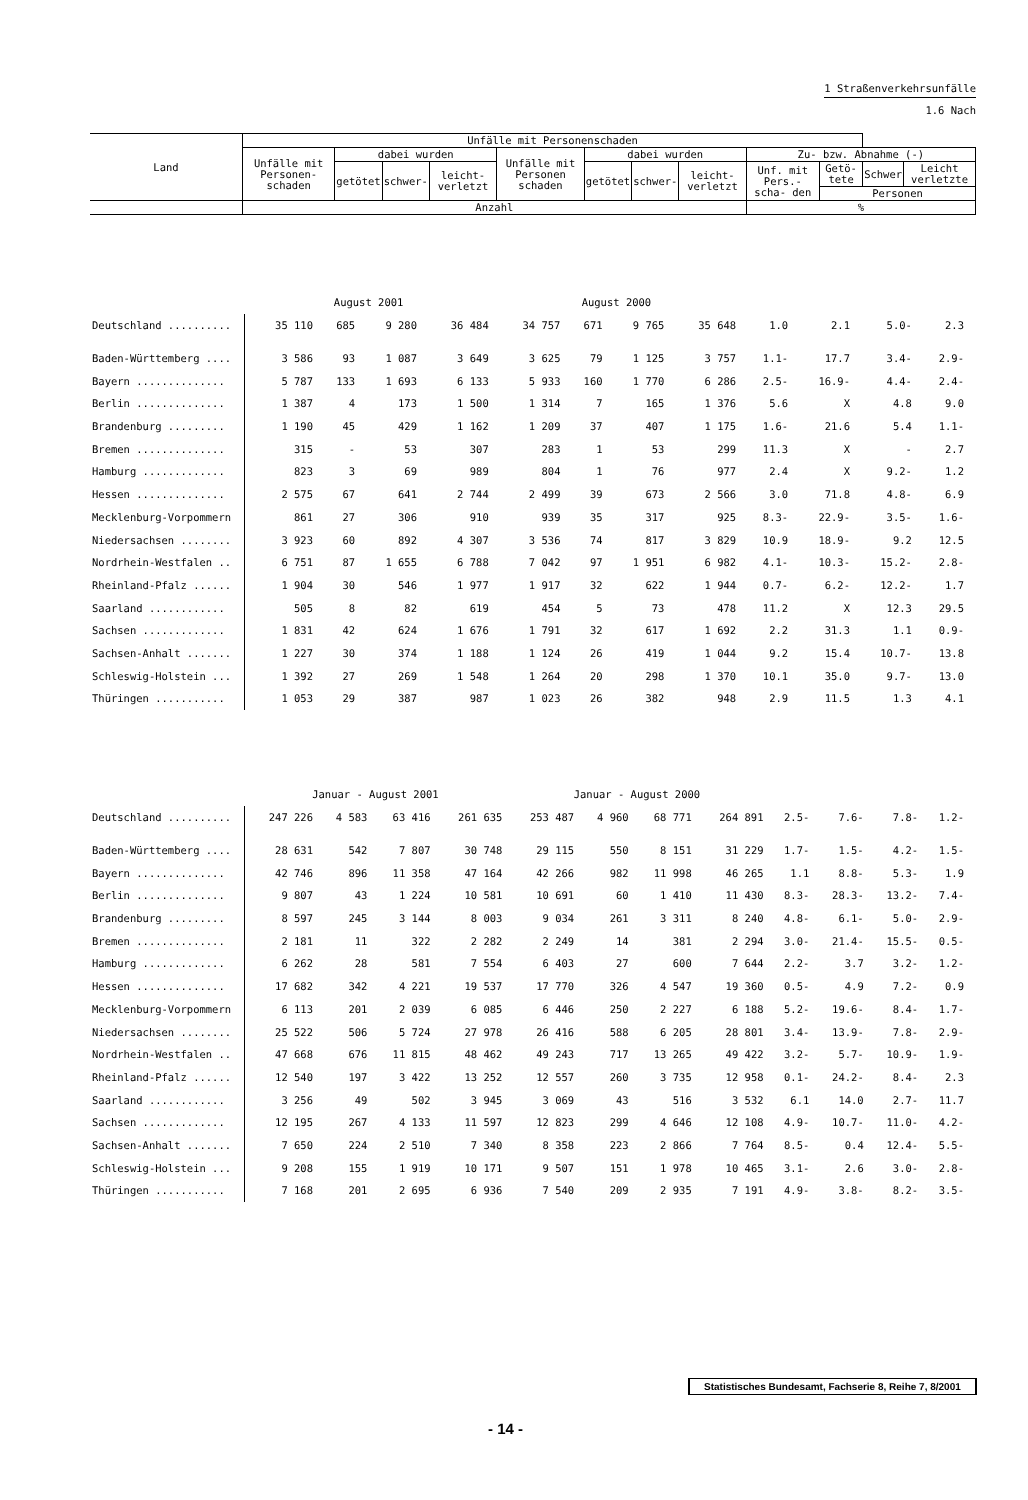1 Straßenverkehrsunfälle
1.6 Nach
| Land | Unfälle mit Personenschaden | | | | | | | | | | | |
| --- | --- | --- | --- | --- | --- | --- | --- | --- | --- | --- | --- | --- |
| | Unfälle mit Personen-schaden | dabei wurden | | | Unfälle mit Personen schaden | dabei wurden | | | Zu- bzw. Abnahme (-) | | | |
| | | getötet | schwer- | leicht- verletzt | | getötet | schwer- | leicht- verletzt | Unf. mit Pers.- scha- den | Getö- tete | Schwer | Leicht verletzte |
| | | | | | | | | | | Personen | | |
| | Anzahl | | | | | | | | % | | | |
| | August 2001 | | | | August 2000 | | | | | | | |
| Deutschland .......... | 35 110 | 685 | 9 280 | 36 484 | 34 757 | 671 | 9 765 | 35 648 | 1.0 | 2.1 | 5.0- | 2.3 |
| Baden-Württemberg .... | 3 586 | 93 | 1 087 | 3 649 | 3 625 | 79 | 1 125 | 3 757 | 1.1- | 17.7 | 3.4- | 2.9- |
| Bayern .............. | 5 787 | 133 | 1 693 | 6 133 | 5 933 | 160 | 1 770 | 6 286 | 2.5- | 16.9- | 4.4- | 2.4- |
| Berlin .............. | 1 387 | 4 | 173 | 1 500 | 1 314 | 7 | 165 | 1 376 | 5.6 | X | 4.8 | 9.0 |
| Brandenburg ......... | 1 190 | 45 | 429 | 1 162 | 1 209 | 37 | 407 | 1 175 | 1.6- | 21.6 | 5.4 | 1.1- |
| Bremen .............. | 315 | - | 53 | 307 | 283 | 1 | 53 | 299 | 11.3 | X | - | 2.7 |
| Hamburg ............. | 823 | 3 | 69 | 989 | 804 | 1 | 76 | 977 | 2.4 | X | 9.2- | 1.2 |
| Hessen .............. | 2 575 | 67 | 641 | 2 744 | 2 499 | 39 | 673 | 2 566 | 3.0 | 71.8 | 4.8- | 6.9 |
| Mecklenburg-Vorpommern | 861 | 27 | 306 | 910 | 939 | 35 | 317 | 925 | 8.3- | 22.9- | 3.5- | 1.6- |
| Niedersachsen ........ | 3 923 | 60 | 892 | 4 307 | 3 536 | 74 | 817 | 3 829 | 10.9 | 18.9- | 9.2 | 12.5 |
| Nordrhein-Westfalen .. | 6 751 | 87 | 1 655 | 6 788 | 7 042 | 97 | 1 951 | 6 982 | 4.1- | 10.3- | 15.2- | 2.8- |
| Rheinland-Pfalz ...... | 1 904 | 30 | 546 | 1 977 | 1 917 | 32 | 622 | 1 944 | 0.7- | 6.2- | 12.2- | 1.7 |
| Saarland ............ | 505 | 8 | 82 | 619 | 454 | 5 | 73 | 478 | 11.2 | X | 12.3 | 29.5 |
| Sachsen ............. | 1 831 | 42 | 624 | 1 676 | 1 791 | 32 | 617 | 1 692 | 2.2 | 31.3 | 1.1 | 0.9- |
| Sachsen-Anhalt ....... | 1 227 | 30 | 374 | 1 188 | 1 124 | 26 | 419 | 1 044 | 9.2 | 15.4 | 10.7- | 13.8 |
| Schleswig-Holstein ... | 1 392 | 27 | 269 | 1 548 | 1 264 | 20 | 298 | 1 370 | 10.1 | 35.0 | 9.7- | 13.0 |
| Thüringen ........... | 1 053 | 29 | 387 | 987 | 1 023 | 26 | 382 | 948 | 2.9 | 11.5 | 1.3 | 4.1 |
| | Januar - August 2001 | | | | Januar - August 2000 | | | | | | | |
| Deutschland .......... | 247 226 | 4 583 | 63 416 | 261 635 | 253 487 | 4 960 | 68 771 | 264 891 | 2.5- | 7.6- | 7.8- | 1.2- |
| Baden-Württemberg .... | 28 631 | 542 | 7 807 | 30 748 | 29 115 | 550 | 8 151 | 31 229 | 1.7- | 1.5- | 4.2- | 1.5- |
| Bayern .............. | 42 746 | 896 | 11 358 | 47 164 | 42 266 | 982 | 11 998 | 46 265 | 1.1 | 8.8- | 5.3- | 1.9 |
| Berlin .............. | 9 807 | 43 | 1 224 | 10 581 | 10 691 | 60 | 1 410 | 11 430 | 8.3- | 28.3- | 13.2- | 7.4- |
| Brandenburg ......... | 8 597 | 245 | 3 144 | 8 003 | 9 034 | 261 | 3 311 | 8 240 | 4.8- | 6.1- | 5.0- | 2.9- |
| Bremen .............. | 2 181 | 11 | 322 | 2 282 | 2 249 | 14 | 381 | 2 294 | 3.0- | 21.4- | 15.5- | 0.5- |
| Hamburg ............. | 6 262 | 28 | 581 | 7 554 | 6 403 | 27 | 600 | 7 644 | 2.2- | 3.7 | 3.2- | 1.2- |
| Hessen .............. | 17 682 | 342 | 4 221 | 19 537 | 17 770 | 326 | 4 547 | 19 360 | 0.5- | 4.9 | 7.2- | 0.9 |
| Mecklenburg-Vorpommern | 6 113 | 201 | 2 039 | 6 085 | 6 446 | 250 | 2 227 | 6 188 | 5.2- | 19.6- | 8.4- | 1.7- |
| Niedersachsen ........ | 25 522 | 506 | 5 724 | 27 978 | 26 416 | 588 | 6 205 | 28 801 | 3.4- | 13.9- | 7.8- | 2.9- |
| Nordrhein-Westfalen .. | 47 668 | 676 | 11 815 | 48 462 | 49 243 | 717 | 13 265 | 49 422 | 3.2- | 5.7- | 10.9- | 1.9- |
| Rheinland-Pfalz ...... | 12 540 | 197 | 3 422 | 13 252 | 12 557 | 260 | 3 735 | 12 958 | 0.1- | 24.2- | 8.4- | 2.3 |
| Saarland ............ | 3 256 | 49 | 502 | 3 945 | 3 069 | 43 | 516 | 3 532 | 6.1 | 14.0 | 2.7- | 11.7 |
| Sachsen ............. | 12 195 | 267 | 4 133 | 11 597 | 12 823 | 299 | 4 646 | 12 108 | 4.9- | 10.7- | 11.0- | 4.2- |
| Sachsen-Anhalt ....... | 7 650 | 224 | 2 510 | 7 340 | 8 358 | 223 | 2 866 | 7 764 | 8.5- | 0.4 | 12.4- | 5.5- |
| Schleswig-Holstein ... | 9 208 | 155 | 1 919 | 10 171 | 9 507 | 151 | 1 978 | 10 465 | 3.1- | 2.6 | 3.0- | 2.8- |
| Thüringen ........... | 7 168 | 201 | 2 695 | 6 936 | 7 540 | 209 | 2 935 | 7 191 | 4.9- | 3.8- | 8.2- | 3.5- |
Statistisches Bundesamt, Fachserie 8, Reihe 7, 8/2001
- 14 -